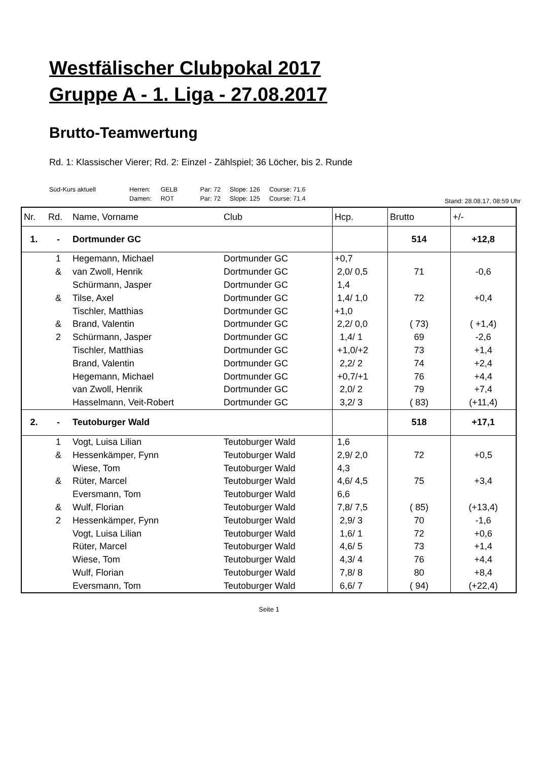Westfälischer Clubpokal 2017
Gruppe A - 1. Liga - 27.08.2017
Brutto-Teamwertung
Rd. 1: Klassischer Vierer; Rd. 2: Einzel - Zählspiel; 36 Löcher, bis 2. Runde
| Süd-Kurs aktuell | Herren: | GELB | Par: 72 | Slope: 126 | Course: 71.6 |
| | Damen: | ROT | Par: 72 | Slope: 125 | Course: 71.4 |
Stand: 28.08.17, 08:59 Uhr
| Nr. | Rd. | Name, Vorname | Club | Hcp. | Brutto | +/- |
| --- | --- | --- | --- | --- | --- | --- |
| 1. | - | Dortmunder GC | | | 514 | +12,8 |
| | 1 | Hegemann, Michael | Dortmunder GC | +0,7 | | |
| | & | van Zwoll, Henrik | Dortmunder GC | 2,0/ 0,5 | 71 | -0,6 |
| | | Schürmann, Jasper | Dortmunder GC | 1,4 | | |
| | & | Tilse, Axel | Dortmunder GC | 1,4/ 1,0 | 72 | +0,4 |
| | | Tischler, Matthias | Dortmunder GC | +1,0 | | |
| | & | Brand, Valentin | Dortmunder GC | 2,2/ 0,0 | ( 73) | ( +1,4) |
| | 2 | Schürmann, Jasper | Dortmunder GC | 1,4/ 1 | 69 | -2,6 |
| | | Tischler, Matthias | Dortmunder GC | +1,0/+2 | 73 | +1,4 |
| | | Brand, Valentin | Dortmunder GC | 2,2/ 2 | 74 | +2,4 |
| | | Hegemann, Michael | Dortmunder GC | +0,7/+1 | 76 | +4,4 |
| | | van Zwoll, Henrik | Dortmunder GC | 2,0/ 2 | 79 | +7,4 |
| | | Hasselmann, Veit-Robert | Dortmunder GC | 3,2/ 3 | ( 83) | (+11,4) |
| 2. | - | Teutoburger Wald | | | 518 | +17,1 |
| | 1 | Vogt, Luisa Lilian | Teutoburger Wald | 1,6 | | |
| | & | Hessenkämper, Fynn | Teutoburger Wald | 2,9/ 2,0 | 72 | +0,5 |
| | | Wiese, Tom | Teutoburger Wald | 4,3 | | |
| | & | Rüter, Marcel | Teutoburger Wald | 4,6/ 4,5 | 75 | +3,4 |
| | | Eversmann, Tom | Teutoburger Wald | 6,6 | | |
| | & | Wulf, Florian | Teutoburger Wald | 7,8/ 7,5 | ( 85) | (+13,4) |
| | 2 | Hessenkämper, Fynn | Teutoburger Wald | 2,9/ 3 | 70 | -1,6 |
| | | Vogt, Luisa Lilian | Teutoburger Wald | 1,6/ 1 | 72 | +0,6 |
| | | Rüter, Marcel | Teutoburger Wald | 4,6/ 5 | 73 | +1,4 |
| | | Wiese, Tom | Teutoburger Wald | 4,3/ 4 | 76 | +4,4 |
| | | Wulf, Florian | Teutoburger Wald | 7,8/ 8 | 80 | +8,4 |
| | | Eversmann, Tom | Teutoburger Wald | 6,6/ 7 | ( 94) | (+22,4) |
Seite 1